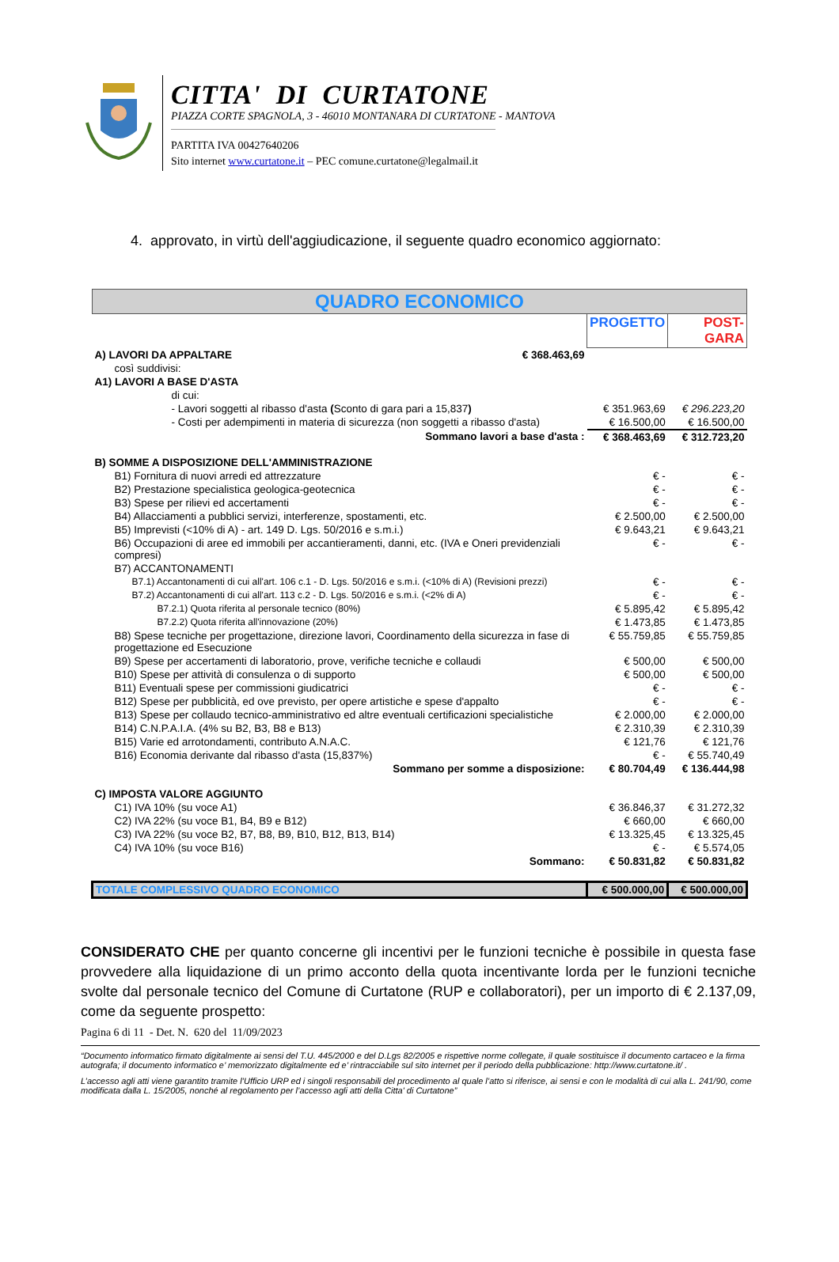CITTA' DI CURTATONE
PIAZZA CORTE SPAGNOLA, 3 - 46010 MONTANARA DI CURTATONE - MANTOVA
PARTITA IVA 00427640206
Sito internet www.curtatone.it – PEC comune.curtatone@legalmail.it
4. approvato, in virtù dell'aggiudicazione, il seguente quadro economico aggiornato:
| QUADRO ECONOMICO | | | |
| | | PROGETTO | POST-GARA |
| A) LAVORI DA APPALTARE | € 368.463,69 | | |
| così suddivisi: | | | |
| A1) LAVORI A BASE D'ASTA | | | |
| di cui: | | | |
| - Lavori soggetti al ribasso d'asta ( Sconto di gara pari a 15,837 ) | | € 351.963,69 | € 296.223,20 |
| - Costi per adempimenti in materia di sicurezza (non soggetti a ribasso d'asta) | | € 16.500,00 | € 16.500,00 |
| Sommano lavori a base d'asta : | | € 368.463,69 | € 312.723,20 |
| B) SOMME A DISPOSIZIONE DELL'AMMINISTRAZIONE | | | |
| B1) Fornitura di nuovi arredi ed attrezzature | | € - | € - |
| B2) Prestazione specialistica geologica-geotecnica | | € - | € - |
| B3) Spese per rilievi ed accertamenti | | € - | € - |
| B4) Allacciamenti a pubblici servizi, interferenze, spostamenti, etc. | | € 2.500,00 | € 2.500,00 |
| B5) Imprevisti (<10% di A) - art. 149 D. Lgs. 50/2016 e s.m.i.) | | € 9.643,21 | € 9.643,21 |
| B6) Occupazioni di aree ed immobili per accantieramenti, danni, etc. (IVA e Oneri previdenziali compresi) | | € - | € - |
| B7) ACCANTONAMENTI | | | |
| B7.1) Accantonamenti di cui all'art. 106 c.1 - D. Lgs. 50/2016 e s.m.i. (<10% di A) (Revisioni prezzi) | | € - | € - |
| B7.2) Accantonamenti di cui all'art. 113 c.2 - D. Lgs. 50/2016 e s.m.i. (<2% di A) | | € - | € - |
| B7.2.1) Quota riferita al personale tecnico (80%) | | € 5.895,42 | € 5.895,42 |
| B7.2.2) Quota riferita all'innovazione (20%) | | € 1.473,85 | € 1.473,85 |
| B8) Spese tecniche per progettazione, direzione lavori, Coordinamento della sicurezza in fase di progettazione ed Esecuzione | | € 55.759,85 | € 55.759,85 |
| B9) Spese per accertamenti di laboratorio, prove, verifiche tecniche e collaudi | | € 500,00 | € 500,00 |
| B10) Spese per attività di consulenza o di supporto | | € 500,00 | € 500,00 |
| B11) Eventuali spese per commissioni giudicatrici | | € - | € - |
| B12) Spese per pubblicità, ed ove previsto, per opere artistiche e spese d'appalto | | € - | € - |
| B13) Spese per collaudo tecnico-amministrativo ed altre eventuali certificazioni specialistiche | | € 2.000,00 | € 2.000,00 |
| B14) C.N.P.A.I.A. (4% su B2, B3, B8 e B13) | | € 2.310,39 | € 2.310,39 |
| B15) Varie ed arrotondamenti, contributo A.N.A.C. | | € 121,76 | € 121,76 |
| B16) Economia derivante dal ribasso d'asta (15,837%) | | € - | € 55.740,49 |
| Sommano per somme a disposizione: | | € 80.704,49 | € 136.444,98 |
| C) IMPOSTA VALORE AGGIUNTO | | | |
| C1) IVA 10% (su voce A1) | | € 36.846,37 | € 31.272,32 |
| C2) IVA 22% (su voce B1, B4, B9 e B12) | | € 660,00 | € 660,00 |
| C3) IVA 22% (su voce B2, B7, B8, B9, B10, B12, B13, B14) | | € 13.325,45 | € 13.325,45 |
| C4) IVA 10% (su voce B16) | | € - | € 5.574,05 |
| Sommano: | | € 50.831,82 | € 50.831,82 |
| TOTALE COMPLESSIVO QUADRO ECONOMICO | | € 500.000,00 | € 500.000,00 |
CONSIDERATO CHE per quanto concerne gli incentivi per le funzioni tecniche è possibile in questa fase provvedere alla liquidazione di un primo acconto della quota incentivante lorda per le funzioni tecniche svolte dal personale tecnico del Comune di Curtatone (RUP e collaboratori), per un importo di € 2.137,09, come da seguente prospetto:
Pagina 6 di 11 - Det. N. 620 del 11/09/2023
“Documento informatico firmato digitalmente ai sensi del T.U. 445/2000 e del D.Lgs 82/2005 e rispettive norme collegate, il quale sostituisce il documento cartaceo e la firma autografa; il documento informatico e’ memorizzato digitalmente ed e’ rintracciabile sul sito internet per il periodo della pubblicazione: http://www.curtatone.it/ .
L’accesso agli atti viene garantito tramite l’Ufficio URP ed i singoli responsabili del procedimento al quale l’atto si riferisce, ai sensi e con le modalità di cui alla L. 241/90, come modificata dalla L. 15/2005, nonché al regolamento per l’accesso agli atti della Citta' di Curtatone”